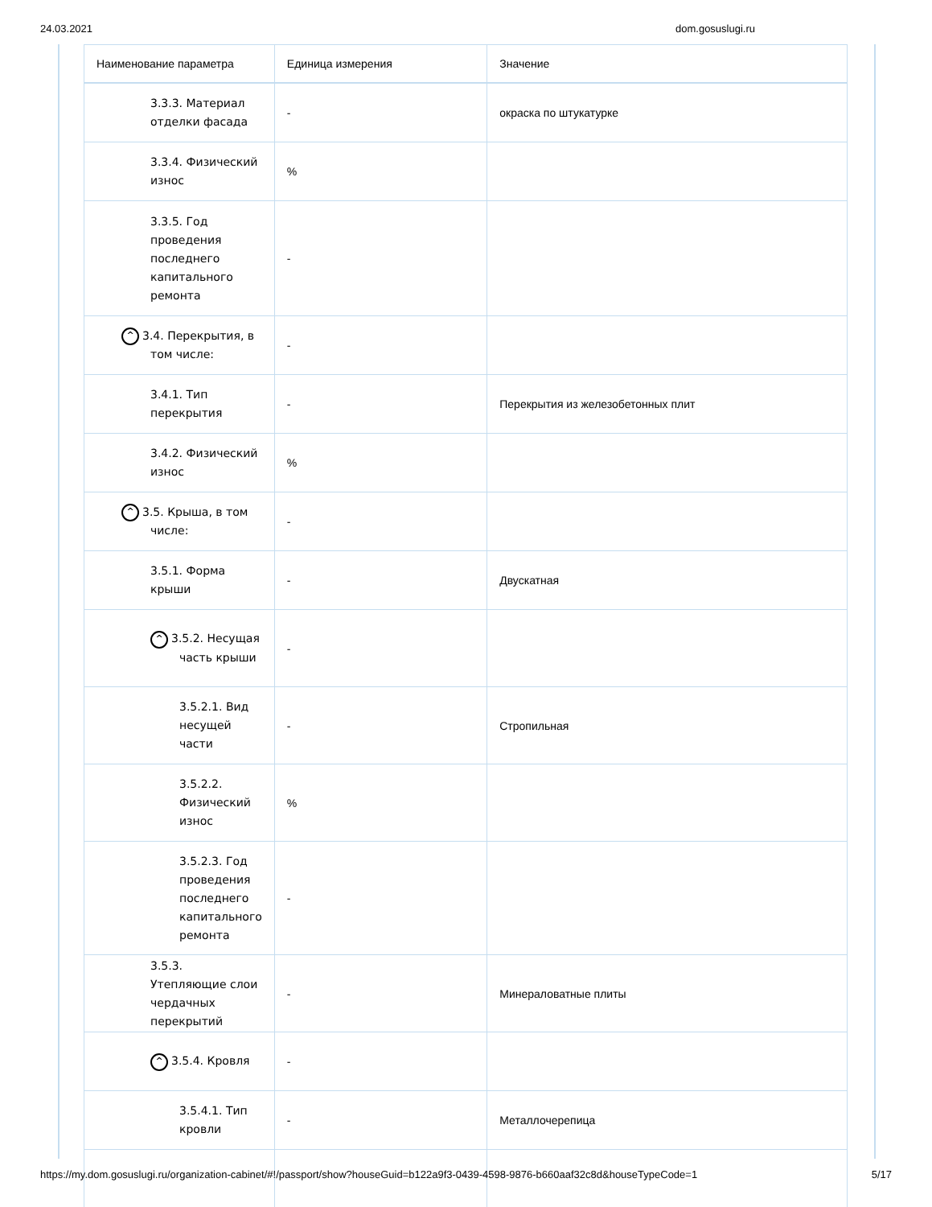24.03.2021 dom.gosuslugi.ru
| Наименование параметра | Единица измерения | Значение |
| --- | --- | --- |
| 3.3.3. Материал отделки фасада | - | окраска по штукатурке |
| 3.3.4. Физический износ | % | |
| 3.3.5. Год проведения последнего капитального ремонта | - | |
| ^ 3.4. Перекрытия, в том числе: | - | |
| 3.4.1. Тип перекрытия | - | Перекрытия из железобетонных плит |
| 3.4.2. Физический износ | % | |
| ^ 3.5. Крыша, в том числе: | - | |
| 3.5.1. Форма крыши | - | Двускатная |
| ^ 3.5.2. Несущая часть крыши | - | |
| 3.5.2.1. Вид несущей части | - | Стропильная |
| 3.5.2.2. Физический износ | % | |
| 3.5.2.3. Год проведения последнего капитального ремонта | - | |
| 3.5.3. Утепляющие слои чердачных перекрытий | - | Минераловатные плиты |
| ^ 3.5.4. Кровля | - | |
| 3.5.4.1. Тип кровли | - | Металлочерепица |
https://my.dom.gosuslugi.ru/organization-cabinet/#!/passport/show?houseGuid=b122a9f3-0439-4598-9876-b660aaf32c8d&houseTypeCode=1 5/17